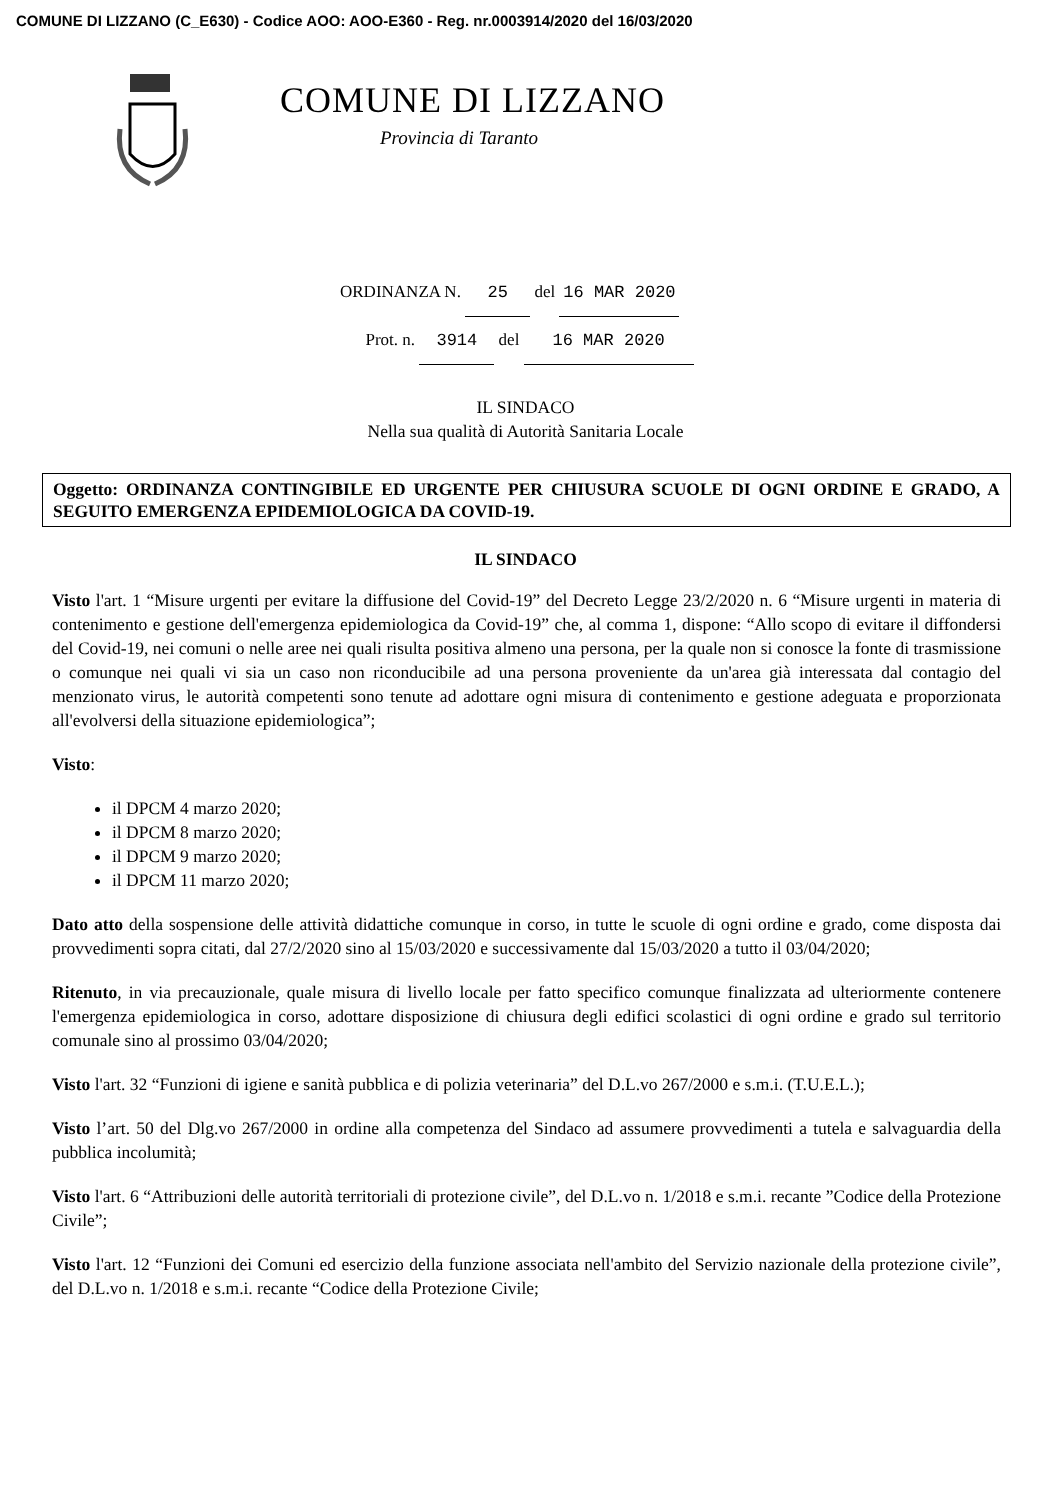COMUNE DI LIZZANO (C_E630) - Codice AOO: AOO-E360 - Reg. nr.0003914/2020 del 16/03/2020
COMUNE DI LIZZANO
Provincia di Taranto
ORDINANZA N. 25 del 16 MAR 2020
Prot. n. 3914 del 16 MAR 2020
IL SINDACO
Nella sua qualità di Autorità Sanitaria Locale
Oggetto: ORDINANZA CONTINGIBILE ED URGENTE PER CHIUSURA SCUOLE DI OGNI ORDINE E GRADO, A SEGUITO EMERGENZA EPIDEMIOLOGICA DA COVID-19.
IL SINDACO
Visto l'art. 1 “Misure urgenti per evitare la diffusione del Covid-19” del Decreto Legge 23/2/2020 n. 6 “Misure urgenti in materia di contenimento e gestione dell'emergenza epidemiologica da Covid-19” che, al comma 1, dispone: “Allo scopo di evitare il diffondersi del Covid-19, nei comuni o nelle aree nei quali risulta positiva almeno una persona, per la quale non si conosce la fonte di trasmissione o comunque nei quali vi sia un caso non riconducibile ad una persona proveniente da un'area già interessata dal contagio del menzionato virus, le autorità competenti sono tenute ad adottare ogni misura di contenimento e gestione adeguata e proporzionata all'evolversi della situazione epidemiologica”;
Visto:
il DPCM 4 marzo 2020;
il DPCM 8 marzo 2020;
il DPCM 9 marzo 2020;
il DPCM 11 marzo 2020;
Dato atto della sospensione delle attività didattiche comunque in corso, in tutte le scuole di ogni ordine e grado, come disposta dai provvedimenti sopra citati, dal 27/2/2020 sino al 15/03/2020 e successivamente dal 15/03/2020 a tutto il 03/04/2020;
Ritenuto, in via precauzionale, quale misura di livello locale per fatto specifico comunque finalizzata ad ulteriormente contenere l'emergenza epidemiologica in corso, adottare disposizione di chiusura degli edifici scolastici di ogni ordine e grado sul territorio comunale sino al prossimo 03/04/2020;
Visto l'art. 32 “Funzioni di igiene e sanità pubblica e di polizia veterinaria” del D.L.vo 267/2000 e s.m.i. (T.U.E.L.);
Visto l’art. 50 del Dlg.vo 267/2000 in ordine alla competenza del Sindaco ad assumere provvedimenti a tutela e salvaguardia della pubblica incolumità;
Visto l'art. 6 “Attribuzioni delle autorità territoriali di protezione civile”, del D.L.vo n. 1/2018 e s.m.i. recante ”Codice della Protezione Civile”;
Visto l'art. 12 “Funzioni dei Comuni ed esercizio della funzione associata nell'ambito del Servizio nazionale della protezione civile”, del D.L.vo n. 1/2018 e s.m.i. recante “Codice della Protezione Civile;